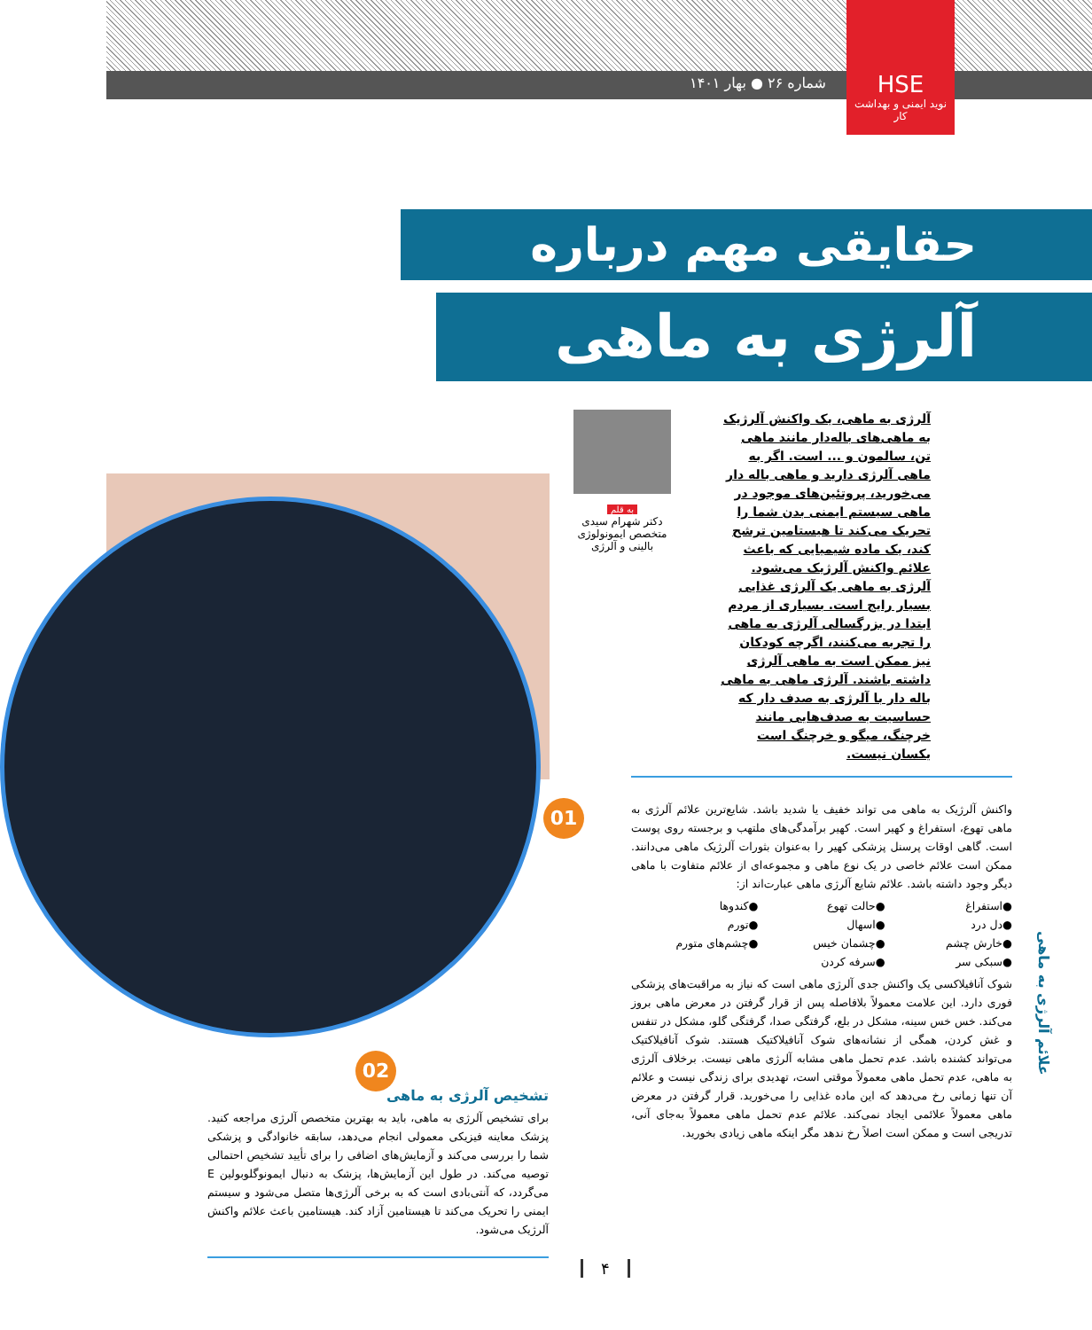شماره ۲۶ ● بهار ۱۴۰۱
HSE
نوید ایمنی و بهداشت کار
حقایقی مهم درباره
آلرژی به ماهی
آلرژی به ماهی، یک واکنش آلرژیک به ماهی‌های باله‌دار مانند ماهی تن، سالمون و ... است. اگر به ماهی آلرژی دارید و ماهی باله دار می‌خورید، پروتئین‌های موجود در ماهی سیستم ایمنی بدن شما را تحریک می‌کند تا هیستامین ترشح کند، یک ماده شیمیایی که باعث علائم واکنش آلرژیک می‌شود. آلرژی به ماهی یک آلرژی غذایی بسیار رایج است. بسیاری از مردم ابتدا در بزرگسالی آلرژی به ماهی را تجربه می‌کنند، اگرچه کودکان نیز ممکن است به ماهی آلرژی داشته باشند. آلرژی ماهی به ماهی باله دار با آلرژی به صدف دار که حساسیت به صدف‌هایی مانند خرچنگ، میگو و خرچنگ است یکسان نیست.
به قلم
دکتر شهرام سیدی
متخصص ایمونولوژی بالینی و آلرژی
01
واکنش آلرژیک به ماهی می تواند خفیف یا شدید باشد. شایع‌ترین علائم آلرژی به ماهی تهوع، استفراغ و کهیر است. کهیر برآمدگی‌های ملتهب و برجسته روی پوست است. گاهی اوقات پرسنل پزشکی کهیر را به‌عنوان بثورات آلرژیک ماهی می‌دانند. ممکن است علائم خاصی در یک نوع ماهی و مجموعه‌ای از علائم متفاوت با ماهی دیگر وجود داشته باشد. علائم شایع آلرژی ماهی عبارت‌اند از:
●استفراغ
●حالت تهوع
●کندوها
●دل درد
●اسهال
●تورم
●خارش چشم
●چشمان خیس
●چشم‌های متورم
●سبکی سر
●سرفه کردن
شوک آنافیلاکسی یک واکنش جدی آلرژی ماهی است که نیاز به مراقبت‌های پزشکی فوری دارد. این علامت معمولاً بلافاصله پس از قرار گرفتن در معرض ماهی بروز می‌کند. خس خس سینه، مشکل در بلع، گرفتگی صدا، گرفتگی گلو، مشکل در تنفس و غش کردن، همگی از نشانه‌های شوک آنافیلاکتیک هستند. شوک آنافیلاکتیک می‌تواند کشنده باشد. عدم تحمل ماهی مشابه آلرژی ماهی نیست. برخلاف آلرژی به ماهی، عدم تحمل ماهی معمولاً موقتی است، تهدیدی برای زندگی نیست و علائم آن تنها زمانی رخ می‌دهد که این ماده غذایی را می‌خورید. قرار گرفتن در معرض ماهی معمولاً علائمی ایجاد نمی‌کند. علائم عدم تحمل ماهی معمولاً به‌جای آنی، تدریجی است و ممکن است اصلاً رخ ندهد مگر اینکه ماهی زیادی بخورید.
علائم آلرژی به ماهی
02
تشخیص آلرژی به ماهی
برای تشخیص آلرژی به ماهی، باید به بهترین متخصص آلرژی مراجعه کنید. پزشک معاینه فیزیکی معمولی انجام می‌دهد، سابقه خانوادگی و پزشکی شما را بررسی می‌کند و آزمایش‌های اضافی را برای تأیید تشخیص احتمالی توصیه می‌کند. در طول این آزمایش‌ها، پزشک به دنبال ایمونوگلوبولین E می‌گردد، که آنتی‌بادی است که به برخی آلرژی‌ها متصل می‌شود و سیستم ایمنی را تحریک می‌کند تا هیستامین آزاد کند. هیستامین باعث علائم واکنش آلرژیک می‌شود.
۴